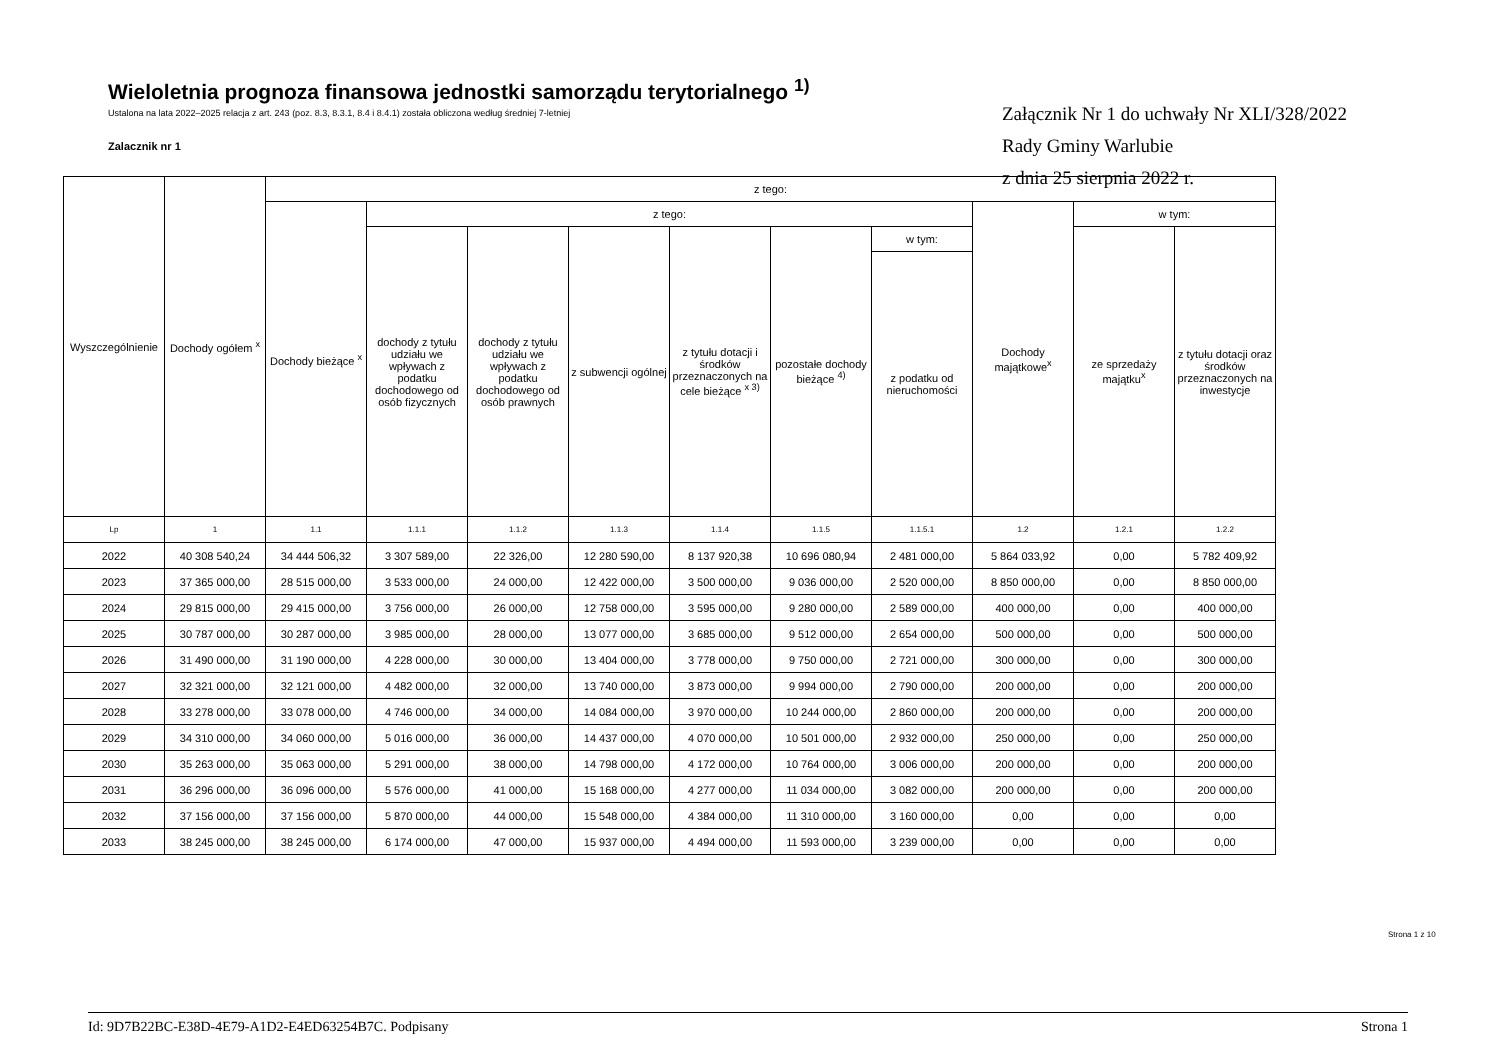Wieloletnia prognoza finansowa jednostki samorządu terytorialnego <sup>1)</sup>
Ustalona na lata 2022–2025 relacja z art. 243 (poz. 8.3, 8.3.1, 8.4 i 8.4.1) została obliczona według średniej 7-letniej
Zalacznik nr 1
Załącznik Nr 1 do uchwały Nr XLI/328/2022
Rady Gminy Warlubie
z dnia 25 sierpnia 2022 r.
| Wyszczególnienie | Dochody ogółem <sup>x</sup> | z tego: | | | | | | | | | |
| --- | --- | --- | --- | --- | --- | --- | --- | --- | --- | --- | --- |
| | | Dochody bieżące <sup>x</sup> | z tego: | | | | | | Dochody majątkowe<sup>x</sup> | w tym: | |
| | | | dochody z tytułu udziału we wpływach z podatku dochodowego od osób fizycznych | dochody z tytułu udziału we wpływach z podatku dochodowego od osób prawnych | z subwencji ogólnej | z tytułu dotacji i środków przeznaczonych na cele bieżące <sup>x 3)</sup> | pozostałe dochody bieżące <sup>4)</sup> | w tym: | | ze sprzedaży majątku<sup>x</sup> | z tytułu dotacji oraz środków przeznaczonych na inwestycje |
| | | | | | | | | z podatku od nieruchomości | | | |
| Lp | 1 | 1.1 | 1.1.1 | 1.1.2 | 1.1.3 | 1.1.4 | 1.1.5 | 1.1.5.1 | 1.2 | 1.2.1 | 1.2.2 |
| 2022 | 40 308 540,24 | 34 444 506,32 | 3 307 589,00 | 22 326,00 | 12 280 590,00 | 8 137 920,38 | 10 696 080,94 | 2 481 000,00 | 5 864 033,92 | 0,00 | 5 782 409,92 |
| 2023 | 37 365 000,00 | 28 515 000,00 | 3 533 000,00 | 24 000,00 | 12 422 000,00 | 3 500 000,00 | 9 036 000,00 | 2 520 000,00 | 8 850 000,00 | 0,00 | 8 850 000,00 |
| 2024 | 29 815 000,00 | 29 415 000,00 | 3 756 000,00 | 26 000,00 | 12 758 000,00 | 3 595 000,00 | 9 280 000,00 | 2 589 000,00 | 400 000,00 | 0,00 | 400 000,00 |
| 2025 | 30 787 000,00 | 30 287 000,00 | 3 985 000,00 | 28 000,00 | 13 077 000,00 | 3 685 000,00 | 9 512 000,00 | 2 654 000,00 | 500 000,00 | 0,00 | 500 000,00 |
| 2026 | 31 490 000,00 | 31 190 000,00 | 4 228 000,00 | 30 000,00 | 13 404 000,00 | 3 778 000,00 | 9 750 000,00 | 2 721 000,00 | 300 000,00 | 0,00 | 300 000,00 |
| 2027 | 32 321 000,00 | 32 121 000,00 | 4 482 000,00 | 32 000,00 | 13 740 000,00 | 3 873 000,00 | 9 994 000,00 | 2 790 000,00 | 200 000,00 | 0,00 | 200 000,00 |
| 2028 | 33 278 000,00 | 33 078 000,00 | 4 746 000,00 | 34 000,00 | 14 084 000,00 | 3 970 000,00 | 10 244 000,00 | 2 860 000,00 | 200 000,00 | 0,00 | 200 000,00 |
| 2029 | 34 310 000,00 | 34 060 000,00 | 5 016 000,00 | 36 000,00 | 14 437 000,00 | 4 070 000,00 | 10 501 000,00 | 2 932 000,00 | 250 000,00 | 0,00 | 250 000,00 |
| 2030 | 35 263 000,00 | 35 063 000,00 | 5 291 000,00 | 38 000,00 | 14 798 000,00 | 4 172 000,00 | 10 764 000,00 | 3 006 000,00 | 200 000,00 | 0,00 | 200 000,00 |
| 2031 | 36 296 000,00 | 36 096 000,00 | 5 576 000,00 | 41 000,00 | 15 168 000,00 | 4 277 000,00 | 11 034 000,00 | 3 082 000,00 | 200 000,00 | 0,00 | 200 000,00 |
| 2032 | 37 156 000,00 | 37 156 000,00 | 5 870 000,00 | 44 000,00 | 15 548 000,00 | 4 384 000,00 | 11 310 000,00 | 3 160 000,00 | 0,00 | 0,00 | 0,00 |
| 2033 | 38 245 000,00 | 38 245 000,00 | 6 174 000,00 | 47 000,00 | 15 937 000,00 | 4 494 000,00 | 11 593 000,00 | 3 239 000,00 | 0,00 | 0,00 | 0,00 |
Strona 1 z 10
Id: 9D7B22BC-E38D-4E79-A1D2-E4ED63254B7C. Podpisany Strona 1